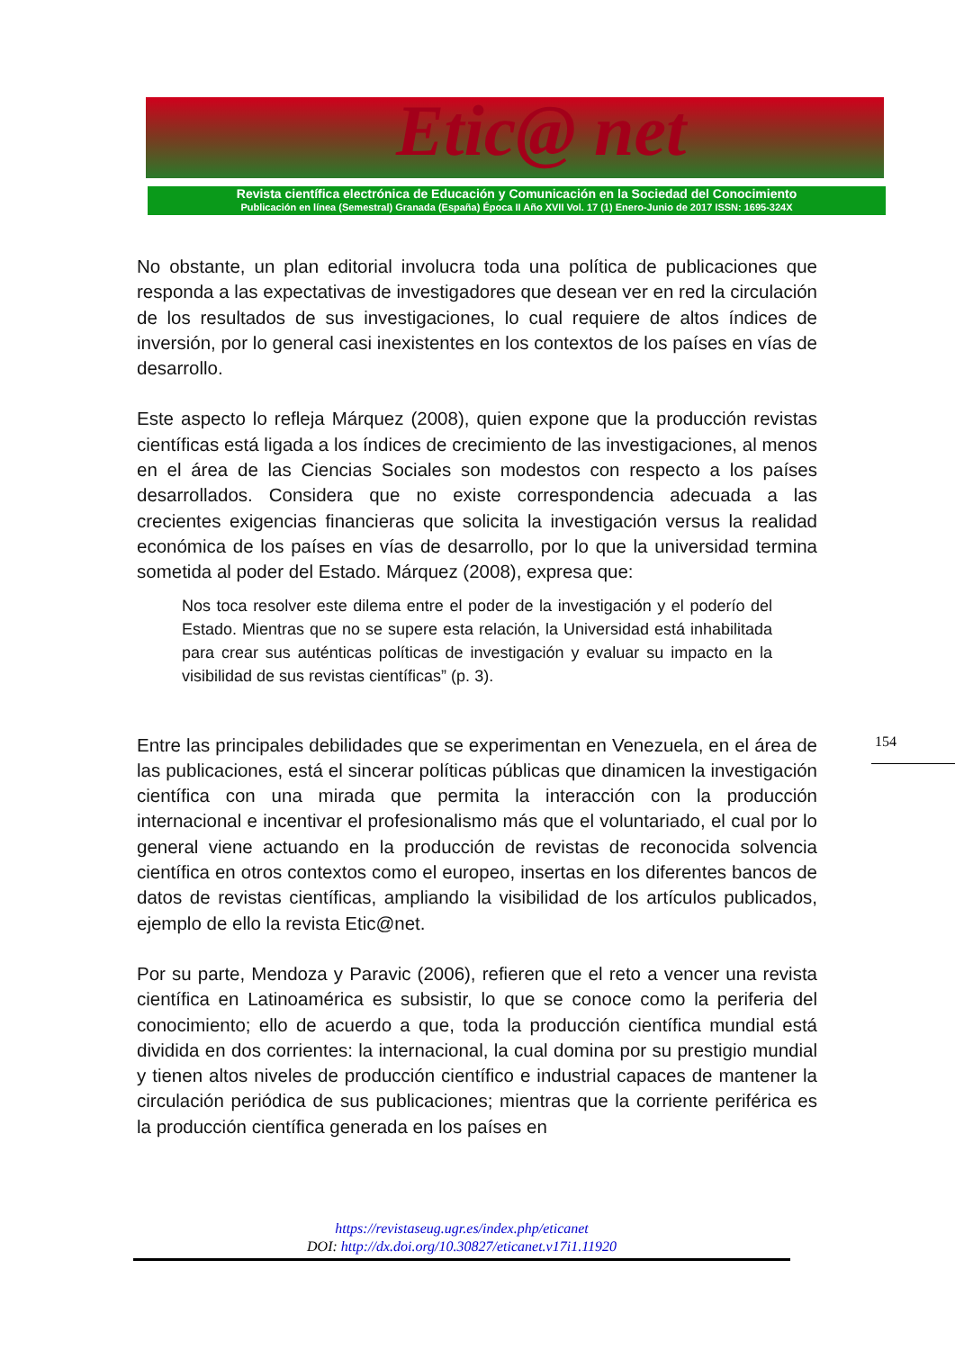Etic@ net
Revista científica electrónica de Educación y Comunicación en la Sociedad del Conocimiento
Publicación en línea (Semestral) Granada (España) Época II Año XVII Vol. 17 (1) Enero-Junio de 2017 ISSN: 1695-324X
No obstante, un plan editorial involucra toda una política de publicaciones que responda a las expectativas de investigadores que desean ver en red la circulación de los resultados de sus investigaciones, lo cual requiere de altos índices de inversión, por lo general casi inexistentes en los contextos de los países en vías de desarrollo.
Este aspecto lo refleja Márquez (2008), quien expone que la producción revistas científicas está ligada a los índices de crecimiento de las investigaciones, al menos en el área de las Ciencias Sociales son modestos con respecto a los países desarrollados. Considera que no existe correspondencia adecuada a las crecientes exigencias financieras que solicita la investigación versus la realidad económica de los países en vías de desarrollo, por lo que la universidad termina sometida al poder del Estado. Márquez (2008), expresa que:
Nos toca resolver este dilema entre el poder de la investigación y el poderío del Estado. Mientras que no se supere esta relación, la Universidad está inhabilitada para crear sus auténticas políticas de investigación y evaluar su impacto en la visibilidad de sus revistas científicas” (p. 3).
Entre las principales debilidades que se experimentan en Venezuela, en el área de las publicaciones, está el sincerar políticas públicas que dinamicen la investigación científica con una mirada que permita la interacción con la producción internacional e incentivar el profesionalismo más que el voluntariado, el cual por lo general viene actuando en la producción de revistas de reconocida solvencia científica en otros contextos como el europeo, insertas en los diferentes bancos de datos de revistas científicas, ampliando la visibilidad de los artículos publicados, ejemplo de ello la revista Etic@net.
Por su parte, Mendoza y Paravic (2006), refieren que el reto a vencer una revista científica en Latinoamérica es subsistir, lo que se conoce como la periferia del conocimiento; ello de acuerdo a que, toda la producción científica mundial está dividida en dos corrientes: la internacional, la cual domina por su prestigio mundial y tienen altos niveles de producción científico e industrial capaces de mantener la circulación periódica de sus publicaciones; mientras que la corriente periférica es la producción científica generada en los países en
154
https://revistaseug.ugr.es/index.php/eticanet
DOI: http://dx.doi.org/10.30827/eticanet.v17i1.11920